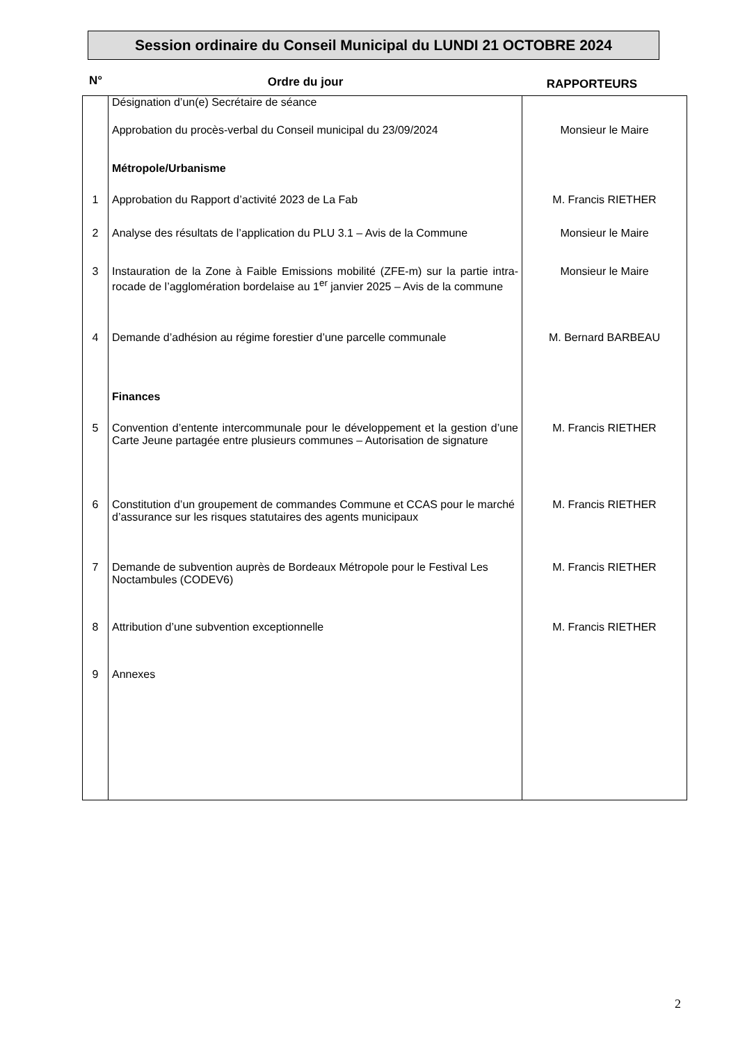Session ordinaire du Conseil Municipal du LUNDI 21 OCTOBRE 2024
N° Ordre du jour RAPPORTEURS
| | Désignation d’un(e) Secrétaire de séance | |
| | Approbation du procès-verbal du Conseil municipal du 23/09/2024 | Monsieur le Maire |
| | Métropole/Urbanisme | |
| 1 | Approbation du Rapport d’activité 2023 de La Fab | M. Francis RIETHER |
| 2 | Analyse des résultats de l’application du PLU 3.1 – Avis de la Commune | Monsieur le Maire |
| 3 | Instauration de la Zone à Faible Emissions mobilité (ZFE-m) sur la partie intra-rocade de l’agglomération bordelaise au 1<sup>er</sup> janvier 2025 – Avis de la commune | Monsieur le Maire |
| 4 | Demande d’adhésion au régime forestier d’une parcelle communale | M. Bernard BARBEAU |
| | Finances | |
| 5 | Convention d’entente intercommunale pour le développement et la gestion d’une Carte Jeune partagée entre plusieurs communes – Autorisation de signature | M. Francis RIETHER |
| 6 | Constitution d’un groupement de commandes Commune et CCAS pour le marché d’assurance sur les risques statutaires des agents municipaux | M. Francis RIETHER |
| 7 | Demande de subvention auprès de Bordeaux Métropole pour le Festival Les Noctambules (CODEV6) | M. Francis RIETHER |
| 8 | Attribution d’une subvention exceptionnelle | M. Francis RIETHER |
| 9 | Annexes | |
2